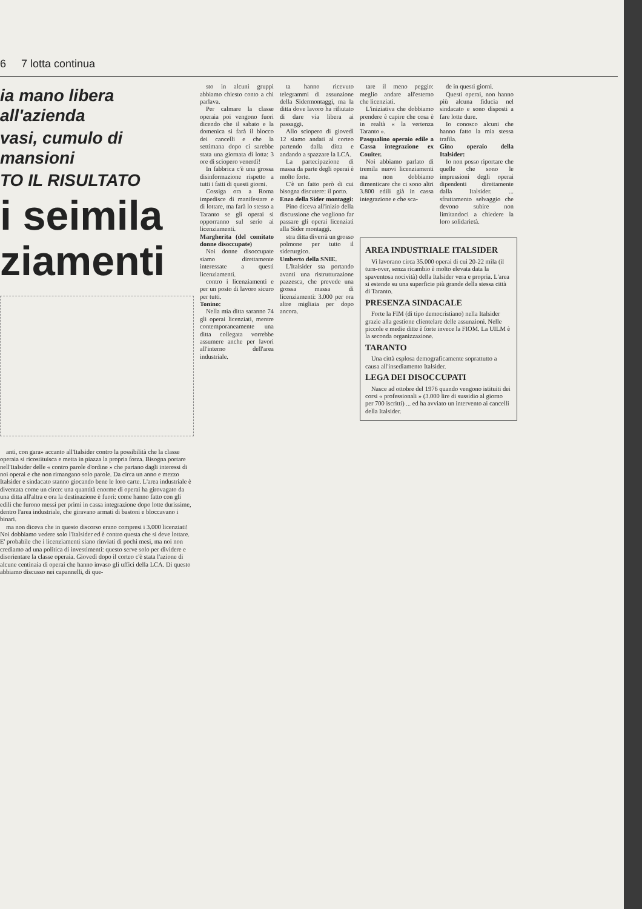6 7 lotta continua
ia mano libera all'azienda
vasi, cumulo di mansioni
TO IL RISULTATO
i seimila
ziamenti
anti, con gara» accanto all'Italsider contro la possibilità che la classe operaia si ricostituisca e metta in piazza la propria forza. Bisogna portare nell'Italsider delle « contro parole d'ordine » che partano dagli interessi di noi operai e che non rimangano solo parole. Da circa un anno e mezzo Italsider e sindacato stanno giocando bene le loro carte. L'area industriale è diventata come un circo: una quantità enorme di operai ha girovagato da una ditta all'altra e ora la destinazione è fuori: come hanno fatto con gli edili che furono messi per primi in cassa integrazione dopo lotte durissime, dentro l'area industriale, che giravano armati di bastoni e bloccavano i binari.
ma non diceva che in questo discorso erano compresi i 3.000 licenziati! Noi dobbiamo vedere solo l'Italsider ed è contro questa che si deve lottare. E' probabile che i licenziamenti siano rinviati di pochi mesi, ma noi non crediamo ad una politica di investimenti: questo serve solo per dividere e disorientare la classe operaia. Giovedì dopo il corteo c'è stata l'azione di alcune centinaia di operai che hanno invaso gli uffici della LCA. Di questo abbiamo discusso nei capannelli, di que-
sto in alcuni gruppi abbiamo chiesto conto a chi parlava.
Per calmare la classe operaia poi vengono fuori dicendo che il sabato e la domenica si farà il blocco dei cancelli e che la settimana dopo ci sarebbe stata una giornata di lotta: 3 ore di sciopero venerdì!
In fabbrica c'è una grossa disinformazione rispetto a tutti i fatti di questi giorni.
Cossiga ora a Roma impedisce di manifestare e di lottare, ma farà lo stesso a Taranto se gli operai si opporranno sul serio ai licenziamenti.
Margherita (del comitato donne disoccupate)
Noi donne disoccupate siamo direttamente interessate a questi licenziamenti.
contro i licenziamenti e per un posto di lavoro sicuro per tutti.
Tonino:
Nella mia ditta saranno 74 gli operai licenziati, mentre contemporaneamente una ditta collegata vorrebbe assumere anche per lavori all'interno dell'area industriale.
ta hanno ricevuto telegrammi di assunzione della Sidermontaggi, ma la ditta dove lavoro ha rifiutato di dare via libera ai passaggi.
Allo sciopero di giovedì 12 siamo andati al corteo partendo dalla ditta e andando a spazzare la LCA.
La partecipazione di massa da parte degli operai è molto forte.
C'è un fatto però di cui bisogna discutere: il porto.
Enzo della Sider montaggi:
Pino diceva all'inizio della discussione che vogliono far passare gli operai licenziati alla Sider montaggi.
stra ditta diverrà un grosso polmone per tutto il siderurgico.
Umberto della SNIE.
L'Italsider sta portando avanti una ristrutturazione pazzesca, che prevede una grossa massa di licenziamenti: 3.000 per ora altre migliaia per dopo ancora.
tare il meno peggio: meglio andare all'esterno che licenziati.
L'iniziativa che dobbiamo prendere è capire che cosa è in realtà « la vertenza Taranto ».
Pasqualino operaio edile a Cassa integrazione ex Couiter.
Noi abbiamo parlato di tremila nuovi licenziamenti ma non dobbiamo dimenticare che ci sono altri 3.800 edili già in cassa integrazione e che sca-
de in questi giorni.
Questi operai, non hanno più alcuna fiducia nel sindacato e sono disposti a fare lotte dure.
Io conosco alcuni che hanno fatto la mia stessa trafila.
Gino operaio della Italsider:
Io non posso riportare che quelle che sono le impressioni degli operai dipendenti direttamente dalla Italsider. ... sfruttamento selvaggio che devono subire non limitandoci a chiedere la loro solidarietà.
AREA INDUSTRIALE ITALSIDER
Vi lavorano circa 35.000 operai di cui 20-22 mila (il turn-over, senza ricambio è molto elevata data la spaventosa nocività) della Italsider vera e propria. L'area si estende su una superficie più grande della stessa città di Taranto.
PRESENZA SINDACALE
Forte la FIM (di tipo democristiano) nella Italsider grazie alla gestione clientelare delle assunzioni. Nelle piccole e medie ditte è forte invece la FIOM. La UILM è la seconda organizzazione.
TARANTO
Una città esplosa demograficamente soprattutto a causa all'insediamento Italsider.
LEGA DEI DISOCCUPATI
Nasce ad ottobre del 1976 quando vengono istituiti dei corsi « professionali » (3.000 lire di sussidio al giorno per 700 iscritti) ... ed ha avviato un intervento ai cancelli della Italsider.